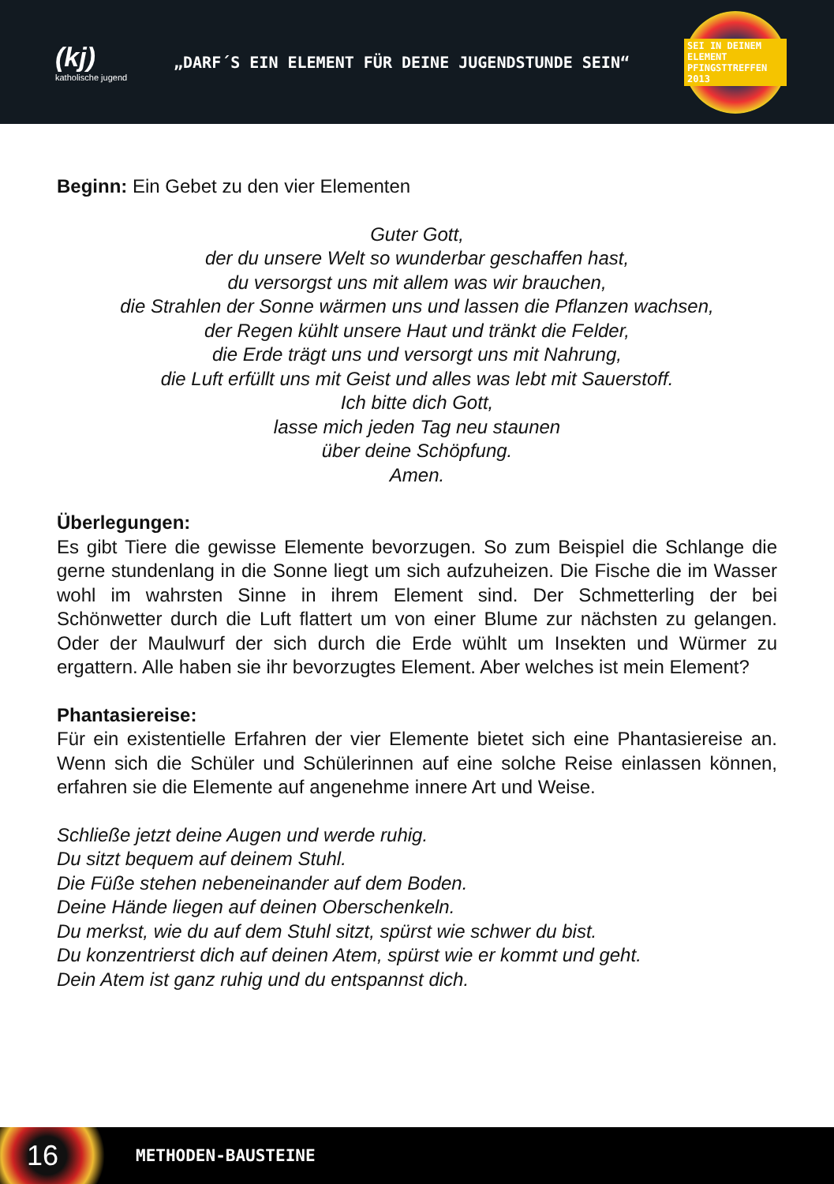(kj)
katholische jugend
„DARF´S EIN ELEMENT FÜR DEINE JUGENDSTUNDE SEIN“
SEI IN DEINEM ELEMENT
PFINGSTTREFFEN 2013
Beginn: Ein Gebet zu den vier Elementen
Guter Gott,
der du unsere Welt so wunderbar geschaffen hast,
du versorgst uns mit allem was wir brauchen,
die Strahlen der Sonne wärmen uns und lassen die Pflanzen wachsen,
der Regen kühlt unsere Haut und tränkt die Felder,
die Erde trägt uns und versorgt uns mit Nahrung,
die Luft erfüllt uns mit Geist und alles was lebt mit Sauerstoff.
Ich bitte dich Gott,
lasse mich jeden Tag neu staunen
über deine Schöpfung.
Amen.
Überlegungen:
Es gibt Tiere die gewisse Elemente bevorzugen. So zum Beispiel die Schlange die gerne stundenlang in die Sonne liegt um sich aufzuheizen. Die Fische die im Wasser wohl im wahrsten Sinne in ihrem Element sind. Der Schmetterling der bei Schönwetter durch die Luft flattert um von einer Blume zur nächsten zu gelangen. Oder der Maulwurf der sich durch die Erde wühlt um Insekten und Würmer zu ergattern. Alle haben sie ihr bevorzugtes Element. Aber welches ist mein Element?
Phantasiereise:
Für ein existentielle Erfahren der vier Elemente bietet sich eine Phantasiereise an. Wenn sich die Schüler und Schülerinnen auf eine solche Reise einlassen können, erfahren sie die Elemente auf angenehme innere Art und Weise.
Schließe jetzt deine Augen und werde ruhig.
Du sitzt bequem auf deinem Stuhl.
Die Füße stehen nebeneinander auf dem Boden.
Deine Hände liegen auf deinen Oberschenkeln.
Du merkst, wie du auf dem Stuhl sitzt, spürst wie schwer du bist.
Du konzentrierst dich auf deinen Atem, spürst wie er kommt und geht.
Dein Atem ist ganz ruhig und du entspannst dich.
16
METHODEN-BAUSTEINE